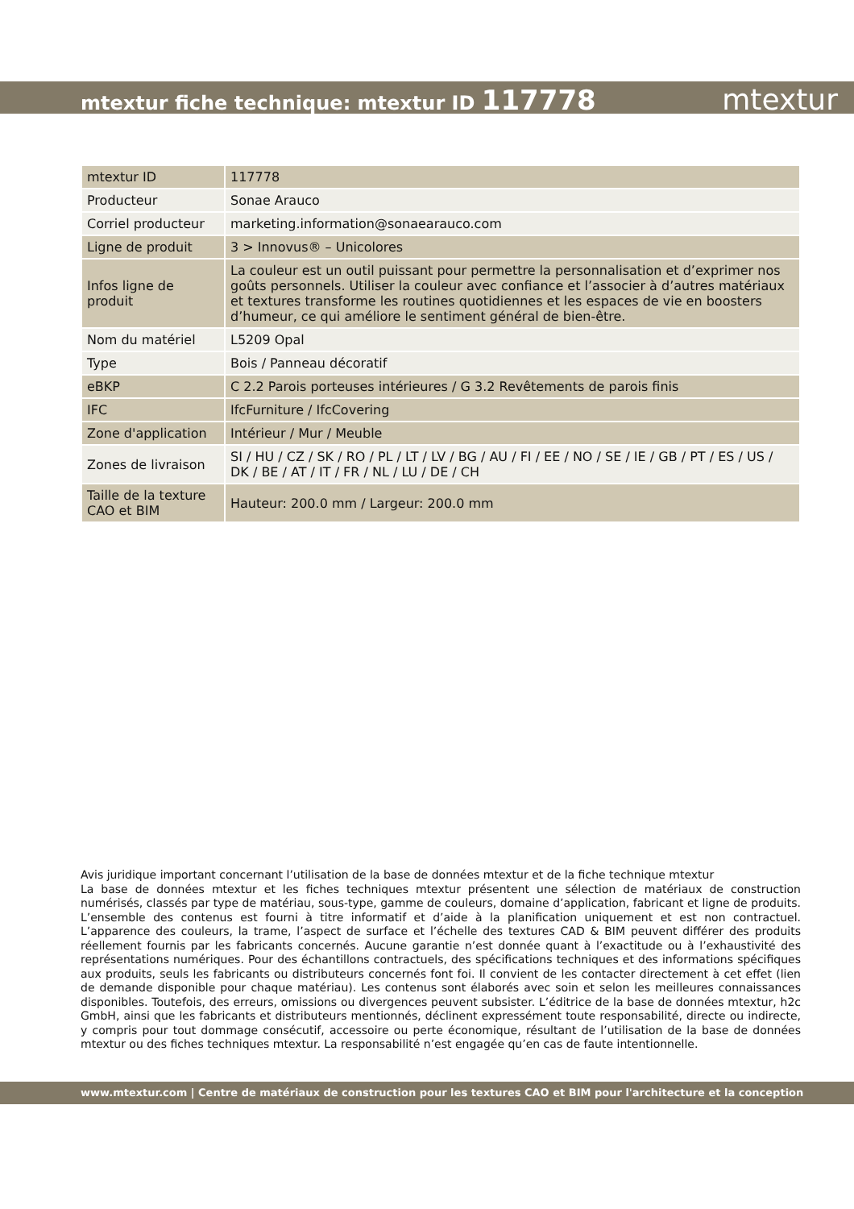mtextur fiche technique: mtextur ID 117778 mtextur
| mtextur ID | 117778 |
| Producteur | Sonae Arauco |
| Corriel producteur | marketing.information@sonaearauco.com |
| Ligne de produit | 3 > Innovus® – Unicolores |
| Infos ligne de produit | La couleur est un outil puissant pour permettre la personnalisation et d’exprimer nos goûts personnels. Utiliser la couleur avec confiance et l’associer à d’autres matériaux et textures transforme les routines quotidiennes et les espaces de vie en boosters d’humeur, ce qui améliore le sentiment général de bien-être. |
| Nom du matériel | L5209 Opal |
| Type | Bois / Panneau décoratif |
| eBKP | C 2.2 Parois porteuses intérieures / G 3.2 Revêtements de parois finis |
| IFC | IfcFurniture / IfcCovering |
| Zone d'application | Intérieur / Mur / Meuble |
| Zones de livraison | SI / HU / CZ / SK / RO / PL / LT / LV / BG / AU / FI / EE / NO / SE / IE / GB / PT / ES / US / DK / BE / AT / IT / FR / NL / LU / DE / CH |
| Taille de la texture CAO et BIM | Hauteur: 200.0 mm / Largeur: 200.0 mm |
Avis juridique important concernant l’utilisation de la base de données mtextur et de la fiche technique mtextur
La base de données mtextur et les fiches techniques mtextur présentent une sélection de matériaux de construction numérisés, classés par type de matériau, sous-type, gamme de couleurs, domaine d’application, fabricant et ligne de produits. L’ensemble des contenus est fourni à titre informatif et d’aide à la planification uniquement et est non contractuel. L’apparence des couleurs, la trame, l’aspect de surface et l’échelle des textures CAD & BIM peuvent différer des produits réellement fournis par les fabricants concernés. Aucune garantie n’est donnée quant à l’exactitude ou à l’exhaustivité des représentations numériques. Pour des échantillons contractuels, des spécifications techniques et des informations spécifiques aux produits, seuls les fabricants ou distributeurs concernés font foi. Il convient de les contacter directement à cet effet (lien de demande disponible pour chaque matériau). Les contenus sont élaborés avec soin et selon les meilleures connaissances disponibles. Toutefois, des erreurs, omissions ou divergences peuvent subsister. L’éditrice de la base de données mtextur, h2c GmbH, ainsi que les fabricants et distributeurs mentionnés, déclinent expressément toute responsabilité, directe ou indirecte, y compris pour tout dommage consécutif, accessoire ou perte économique, résultant de l’utilisation de la base de données mtextur ou des fiches techniques mtextur. La responsabilité n’est engagée qu’en cas de faute intentionnelle.
www.mtextur.com | Centre de matériaux de construction pour les textures CAO et BIM pour l'architecture et la conception